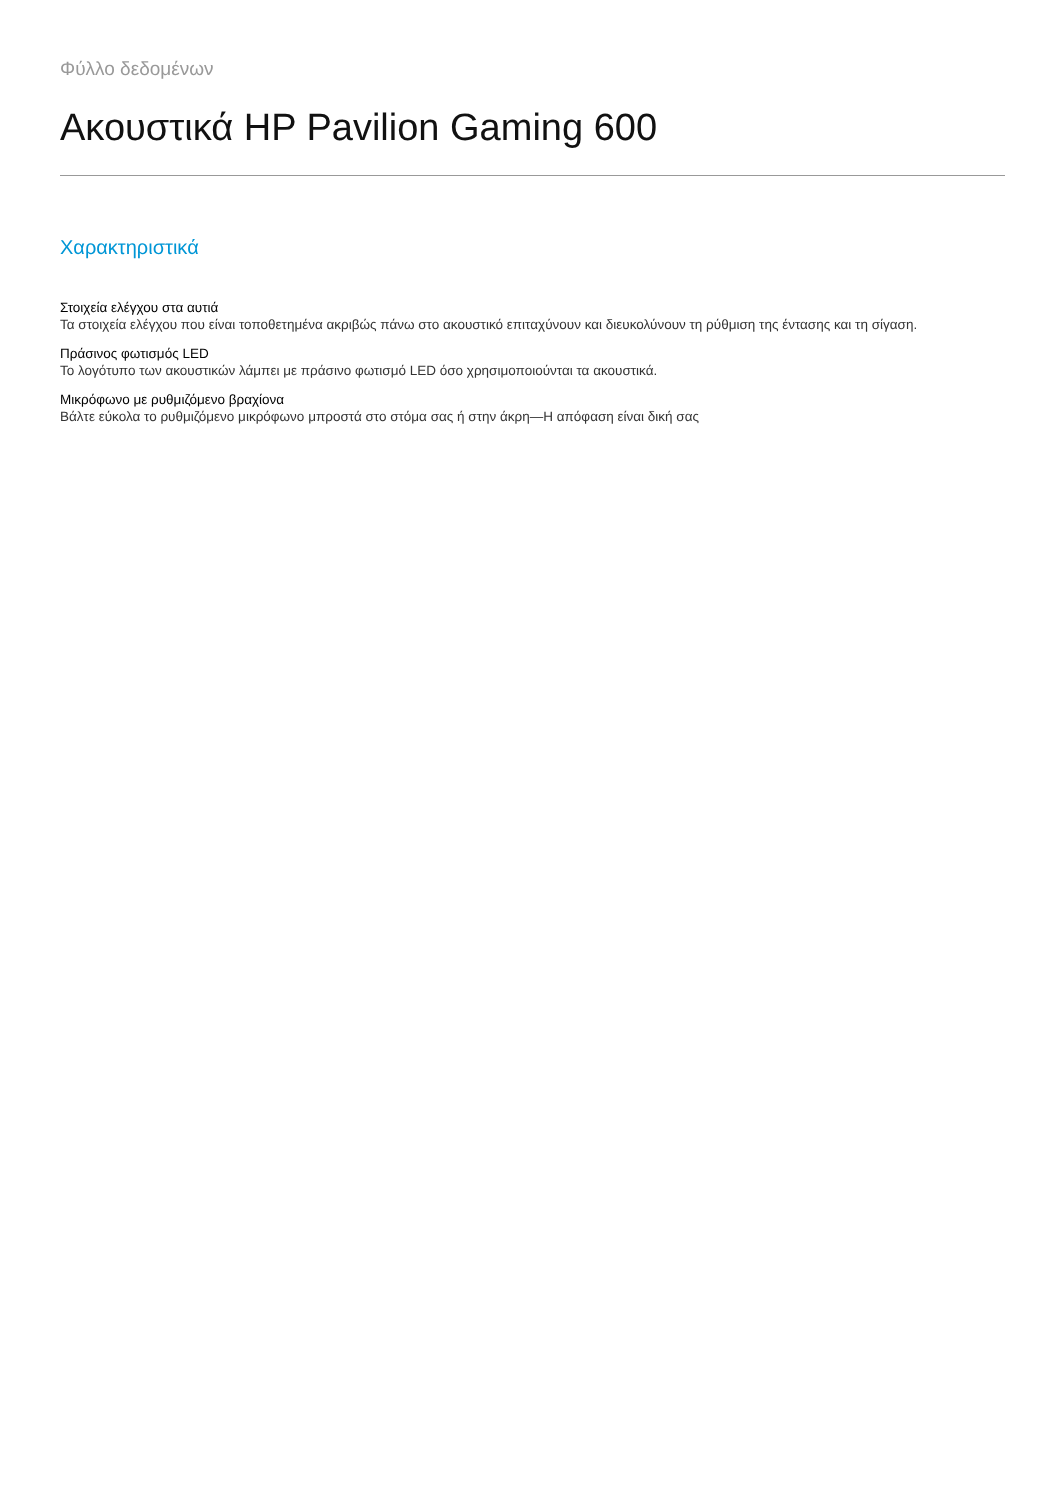Φύλλο δεδομένων
Ακουστικά HP Pavilion Gaming 600
Χαρακτηριστικά
Στοιχεία ελέγχου στα αυτιά
Τα στοιχεία ελέγχου που είναι τοποθετημένα ακριβώς πάνω στο ακουστικό επιταχύνουν και διευκολύνουν τη ρύθμιση της έντασης και τη σίγαση.
Πράσινος φωτισμός LED
Το λογότυπο των ακουστικών λάμπει με πράσινο φωτισμό LED όσο χρησιμοποιούνται τα ακουστικά.
Μικρόφωνο με ρυθμιζόμενο βραχίονα
Βάλτε εύκολα το ρυθμιζόμενο μικρόφωνο μπροστά στο στόμα σας ή στην άκρη—Η απόφαση είναι δική σας